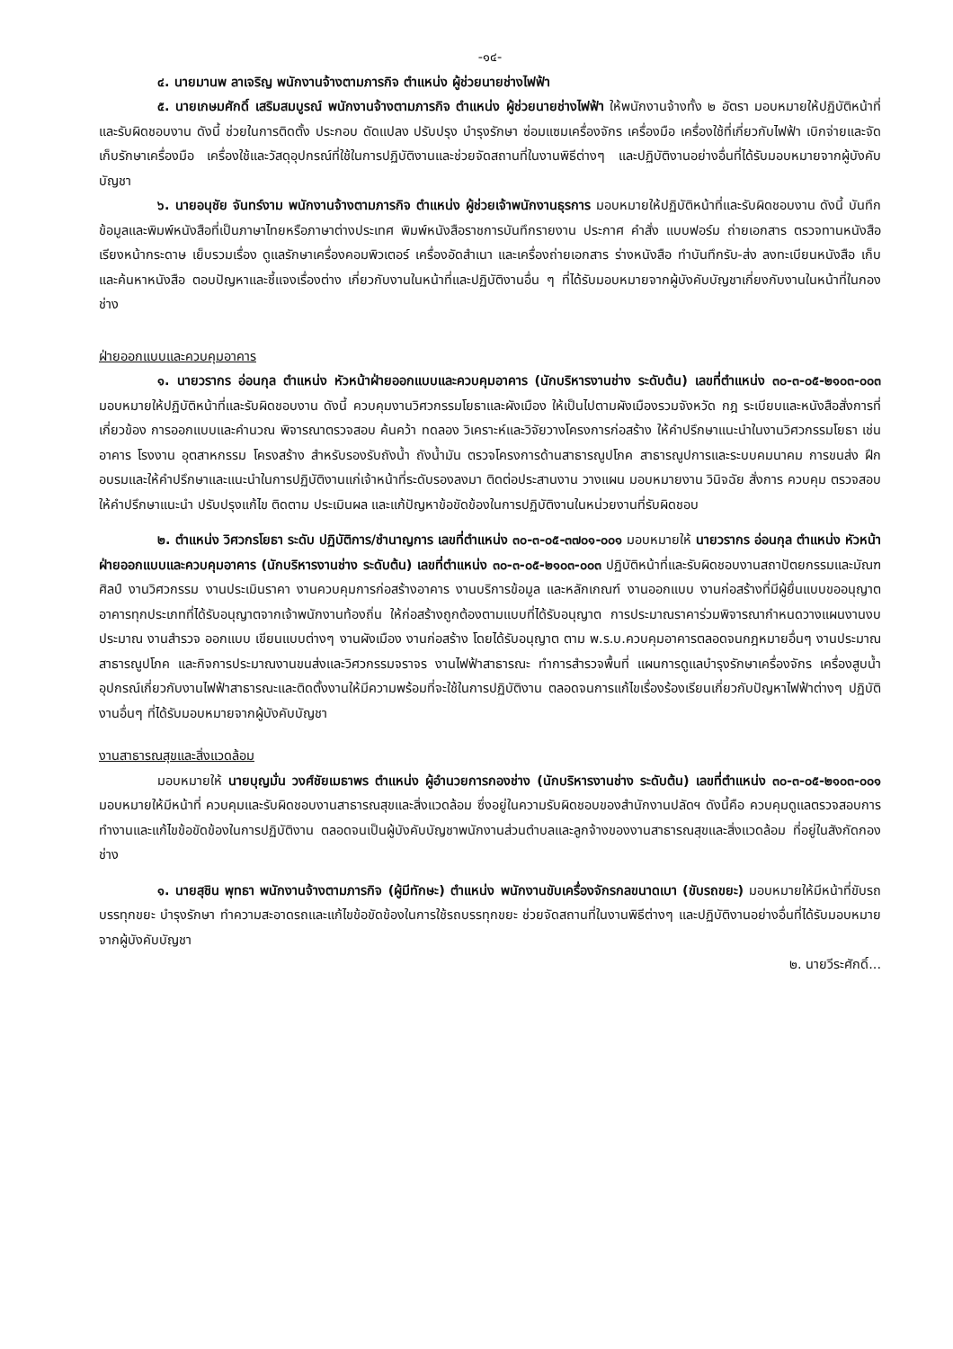-๑๔-
๔. นายมานพ ลาเจริญ พนักงานจ้างตามภารกิจ ตำแหน่ง ผู้ช่วยนายช่างไฟฟ้า
๕. นายเกษมศักดิ์ เสริมสมบูรณ์ พนักงานจ้างตามภารกิจ ตำแหน่ง ผู้ช่วยนายช่างไฟฟ้า ให้พนักงานจ้างทั้ง ๒ อัตรา มอบหมายให้ปฏิบัติหน้าที่และรับผิดชอบงาน ดังนี้ ช่วยในการติดตั้ง ประกอบ ดัดแปลง ปรับปรุง บำรุงรักษา ซ่อมแซมเครื่องจักร เครื่องมือ เครื่องใช้ที่เกี่ยวกับไฟฟ้า เบิกจ่ายและจัดเก็บรักษาเครื่องมือ เครื่องใช้และวัสดุอุปกรณ์ที่ใช้ในการปฏิบัติงานและช่วยจัดสถานที่ในงานพิธีต่างๆ และปฏิบัติงานอย่างอื่นที่ได้รับมอบหมายจากผู้บังคับบัญชา
๖. นายอนุชัย จันทร์งาม พนักงานจ้างตามภารกิจ ตำแหน่ง ผู้ช่วยเจ้าพนักงานธุรการ มอบหมายให้ปฏิบัติหน้าที่และรับผิดชอบงาน ดังนี้ บันทึกข้อมูลและพิมพ์หนังสือที่เป็นภาษาไทยหรือภาษาต่างประเทศ พิมพ์หนังสือราชการบันทึกรายงาน ประกาศ คำสั่ง แบบฟอร์ม ถ่ายเอกสาร ตรวจทานหนังสือ เรียงหน้ากระดาษ เย็บรวมเรื่อง ดูแลรักษาเครื่องคอมพิวเตอร์ เครื่องอัดสำเนา และเครื่องถ่ายเอกสาร ร่างหนังสือ ทำบันทึกรับ-ส่ง ลงทะเบียนหนังสือ เก็บและค้นหาหนังสือ ตอบปัญหาและชี้แจงเรื่องต่าง เกี่ยวกับงานในหน้าที่และปฏิบัติงานอื่น ๆ ที่ได้รับมอบหมายจากผู้บังคับบัญชาเกี่ยงกับงานในหน้าที่ในกองช่าง
ฝ่ายออกแบบและควบคุมอาคาร
๑. นายวรากร อ่อนกุล ตำแหน่ง หัวหน้าฝ่ายออกแบบและควบคุมอาคาร (นักบริหารงานช่าง ระดับต้น) เลขที่ตำแหน่ง ๓๐-๓-๐๕-๒๑๐๓-๐๐๓ มอบหมายให้ปฏิบัติหน้าที่และรับผิดชอบงาน ดังนี้ ควบคุมงานวิศวกรรมโยธาและผังเมือง ให้เป็นไปตามผังเมืองรวมจังหวัด กฎ ระเบียบและหนังสือสั่งการที่เกี่ยวข้อง การออกแบบและคำนวณ พิจารณาตรวจสอบ ค้นคว้า ทดลอง วิเคราะห์และวิจัยวางโครงการก่อสร้าง ให้คำปรึกษาแนะนำในงานวิศวกรรมโยธา เช่น อาคาร โรงงาน อุตสาหกรรม โครงสร้าง สำหรับรองรับถังน้ำ ถังน้ำมัน ตรวจโครงการด้านสาธารณูปโภค สาธารณูปการและระบบคมนาคม การขนส่ง ฝึกอบรมและให้คำปรึกษาและแนะนำในการปฏิบัติงานแก่เจ้าหน้าที่ระดับรองลงมา ติดต่อประสานงาน วางแผน มอบหมายงาน วินิจฉัย สั่งการ ควบคุม ตรวจสอบ ให้คำปรึกษาแนะนำ ปรับปรุงแก้ไข ติดตาม ประเมินผล และแก้ปัญหาข้อขัดข้องในการปฏิบัติงานในหน่วยงานที่รับผิดชอบ
๒. ตำแหน่ง วิศวกรโยธา ระดับ ปฏิบัติการ/ชำนาญการ เลขที่ตำแหน่ง ๓๐-๓-๐๕-๓๗๐๑-๐๐๑ มอบหมายให้ นายวรากร อ่อนกุล ตำแหน่ง หัวหน้าฝ่ายออกแบบและควบคุมอาคาร (นักบริหารงานช่าง ระดับต้น) เลขที่ตำแหน่ง ๓๐-๓-๐๕-๒๑๐๓-๐๐๓ ปฏิบัติหน้าที่และรับผิดชอบงานสถาปัตยกรรมและมัณฑศิลป์ งานวิศวกรรม งานประเมินราคา งานควบคุมการก่อสร้างอาคาร งานบริการข้อมูล และหลักเกณฑ์ งานออกแบบ งานก่อสร้างที่มีผู้ยื่นแบบขออนุญาตอาคารทุกประเภทที่ได้รับอนุญาตจากเจ้าพนักงานท้องถิ่น ให้ก่อสร้างถูกต้องตามแบบที่ได้รับอนุญาต การประมาณราคาร่วมพิจารณากำหนดวางแผนงานงบประมาณ งานสำรวจ ออกแบบ เขียนแบบต่างๆ งานผังเมือง งานก่อสร้าง โดยได้รับอนุญาต ตาม พ.ร.บ.ควบคุมอาคารตลอดจนกฎหมายอื่นๆ งานประมาณสาธารณูปโภค และกิจการประมาณงานขนส่งและวิศวกรรมจราจร งานไฟฟ้าสาธารณะ ทำการสำรวจพื้นที่ แผนการดูแลบำรุงรักษาเครื่องจักร เครื่องสูบน้ำ อุปกรณ์เกี่ยวกับงานไฟฟ้าสาธารณะและติดตั้งงานให้มีความพร้อมที่จะใช้ในการปฏิบัติงาน ตลอดจนการแก้ไขเรื่องร้องเรียนเกี่ยวกับปัญหาไฟฟ้าต่างๆ ปฏิบัติงานอื่นๆ ที่ได้รับมอบหมายจากผู้บังคับบัญชา
งานสาธารณสุขและสิ่งแวดล้อม
มอบหมายให้ นายบุญมั่น วงศ์ชัยเมธาพร ตำแหน่ง ผู้อำนวยการกองช่าง (นักบริหารงานช่าง ระดับต้น) เลขที่ตำแหน่ง ๓๐-๓-๐๕-๒๑๐๓-๐๐๑ มอบหมายให้มีหน้าที่ ควบคุมและรับผิดชอบงานสาธารณสุขและสิ่งแวดล้อม ซึ่งอยู่ในความรับผิดชอบของสำนักงานปลัดฯ ดังนี้คือ ควบคุมดูแลตรวจสอบการทำงานและแก้ไขข้อขัดข้องในการปฏิบัติงาน ตลอดจนเป็นผู้บังคับบัญชาพนักงานส่วนตำบลและลูกจ้างของงานสาธารณสุขและสิ่งแวดล้อม ที่อยู่ในสังกัดกองช่าง
๑. นายสุชิน พุทธา พนักงานจ้างตามภารกิจ (ผู้มีทักษะ) ตำแหน่ง พนักงานขับเครื่องจักรกลขนาดเบา (ขับรถขยะ) มอบหมายให้มีหน้าที่ขับรถบรรทุกขยะ บำรุงรักษา ทำความสะอาดรถและแก้ไขข้อขัดข้องในการใช้รถบรรทุกขยะ ช่วยจัดสถานที่ในงานพิธีต่างๆ และปฏิบัติงานอย่างอื่นที่ได้รับมอบหมายจากผู้บังคับบัญชา
๒. นายวีระศักดิ์...